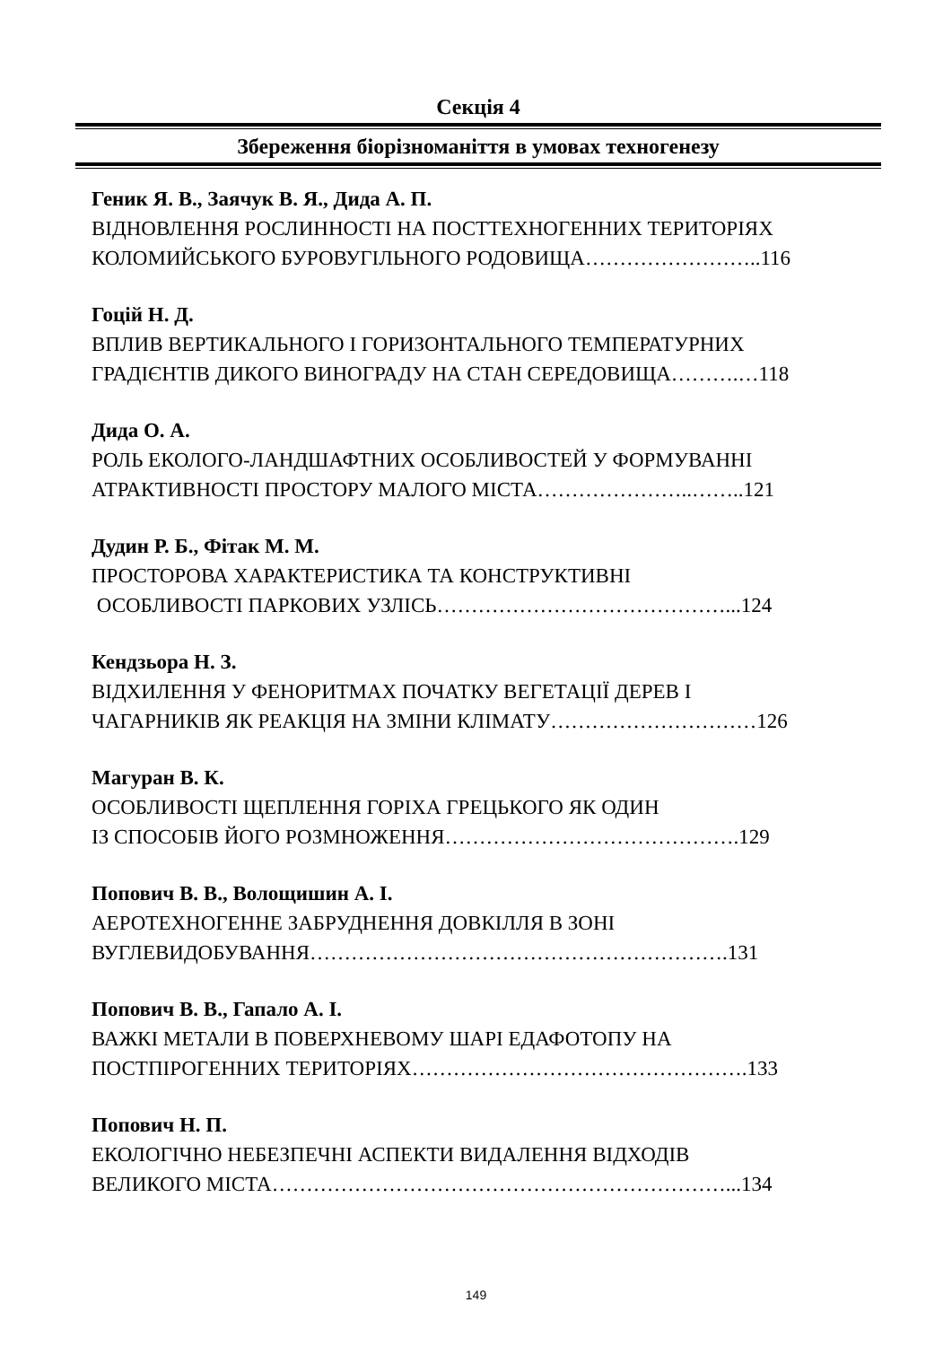Секція 4
Збереження біорізноманіття в умовах техногенезу
Геник Я. В., Заячук В. Я., Дида А. П.
ВІДНОВЛЕННЯ РОСЛИННОСТІ НА ПОСТТЕХНОГЕННИХ ТЕРИТОРІЯХ
КОЛОМИЙСЬКОГО БУРОВУГІЛЬНОГО РОДОВИЩА……………………..116
Гоцій Н. Д.
ВПЛИВ ВЕРТИКАЛЬНОГО І ГОРИЗОНТАЛЬНОГО ТЕМПЕРАТУРНИХ
ГРАДІЄНТІВ ДИКОГО ВИНОГРАДУ НА СТАН СЕРЕДОВИЩА……….…118
Дида О. А.
РОЛЬ ЕКОЛОГО-ЛАНДШАФТНИХ ОСОБЛИВОСТЕЙ У ФОРМУВАННІ
АТРАКТИВНОСТІ ПРОСТОРУ МАЛОГО МІСТА…………………..……..121
Дудин Р. Б., Фітак М. М.
ПРОСТОРОВА ХАРАКТЕРИСТИКА ТА КОНСТРУКТИВНІ
ОСОБЛИВОСТІ ПАРКОВИХ УЗЛІСЬ……………………………………...124
Кендзьора Н. З.
ВІДХИЛЕННЯ У ФЕНОРИТМАХ ПОЧАТКУ ВЕГЕТАЦІЇ ДЕРЕВ І
ЧАГАРНИКІВ ЯК РЕАКЦІЯ НА ЗМІНИ КЛІМАТУ…………………………126
Магуран В. К.
ОСОБЛИВОСТІ ЩЕПЛЕННЯ ГОРІХА ГРЕЦЬКОГО ЯК ОДИН
ІЗ СПОСОБІВ ЙОГО РОЗМНОЖЕННЯ…………………………………….129
Попович В. В., Волощишин А. І.
АЕРОТЕХНОГЕННЕ ЗАБРУДНЕННЯ ДОВКІЛЛЯ В ЗОНІ
ВУГЛЕВИДОБУВАННЯ…………………………………………………….131
Попович В. В., Гапало А. І.
ВАЖКІ МЕТАЛИ В ПОВЕРХНЕВОМУ ШАРІ ЕДАФОТОПУ НА
ПОСТПІРОГЕННИХ ТЕРИТОРІЯХ………………………………………….133
Попович Н. П.
ЕКОЛОГІЧНО НЕБЕЗПЕЧНІ АСПЕКТИ ВИДАЛЕННЯ ВІДХОДІВ
ВЕЛИКОГО МІСТА…………………………………………………………...134
149